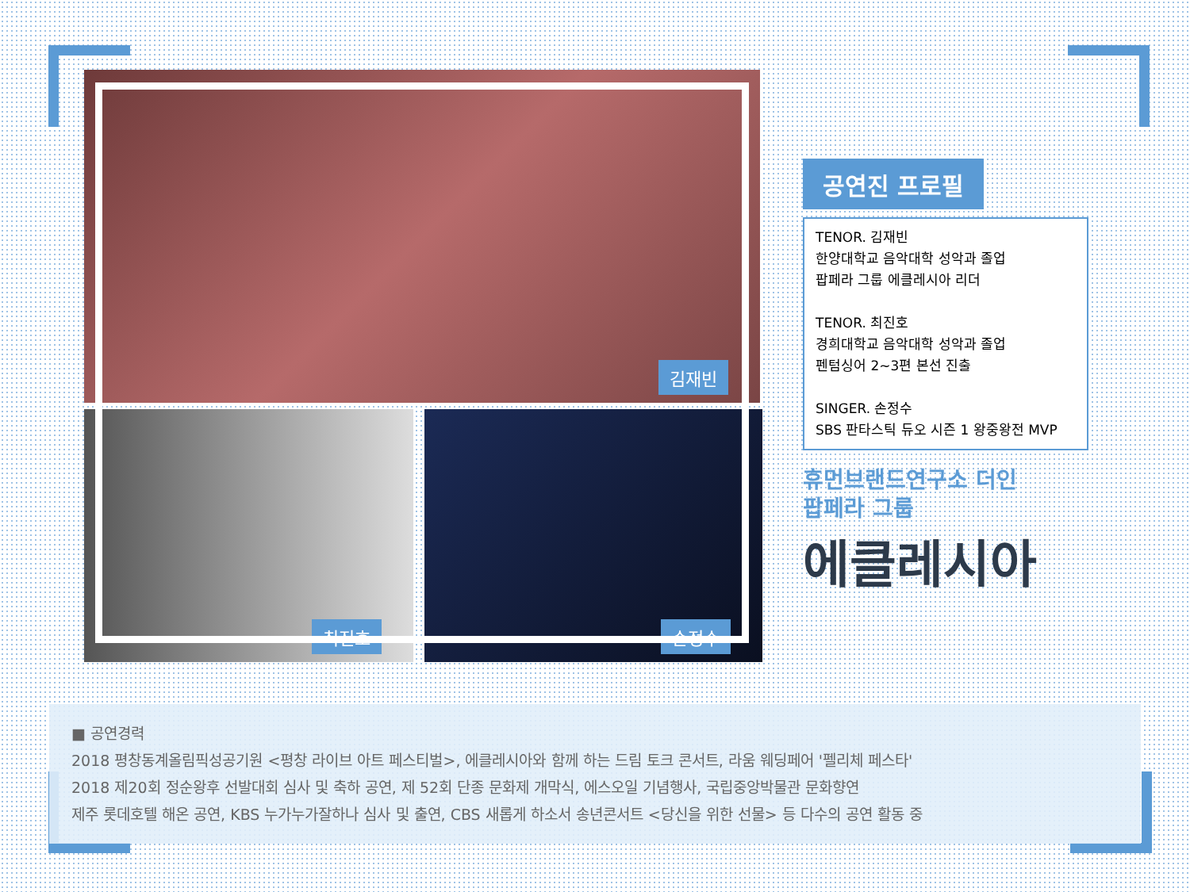김재빈
최진호 손정수
공연진 프로필
TENOR. 김재빈
한양대학교 음악대학 성악과 졸업
팝페라 그룹 에클레시아 리더
TENOR. 최진호
경희대학교 음악대학 성악과 졸업
펜텀싱어 2~3편 본선 진출
SINGER. 손정수
SBS 판타스틱 듀오 시즌 1 왕중왕전 MVP
휴먼브랜드연구소 더인
팝페라 그룹
에클레시아
■ 공연경력
2018 평창동계올림픽성공기원 <평창 라이브 아트 페스티벌>, 에클레시아와 함께 하는 드림 토크 콘서트, 라움 웨딩페어 '펠리체 페스타'
2018 제20회 정순왕후 선발대회 심사 및 축하 공연, 제 52회 단종 문화제 개막식, 에스오일 기념행사, 국립중앙박물관 문화향연
제주 롯데호텔 해온 공연, KBS 누가누가잘하나 심사 및 출연, CBS 새롭게 하소서 송년콘서트 <당신을 위한 선물> 등 다수의 공연 활동 중